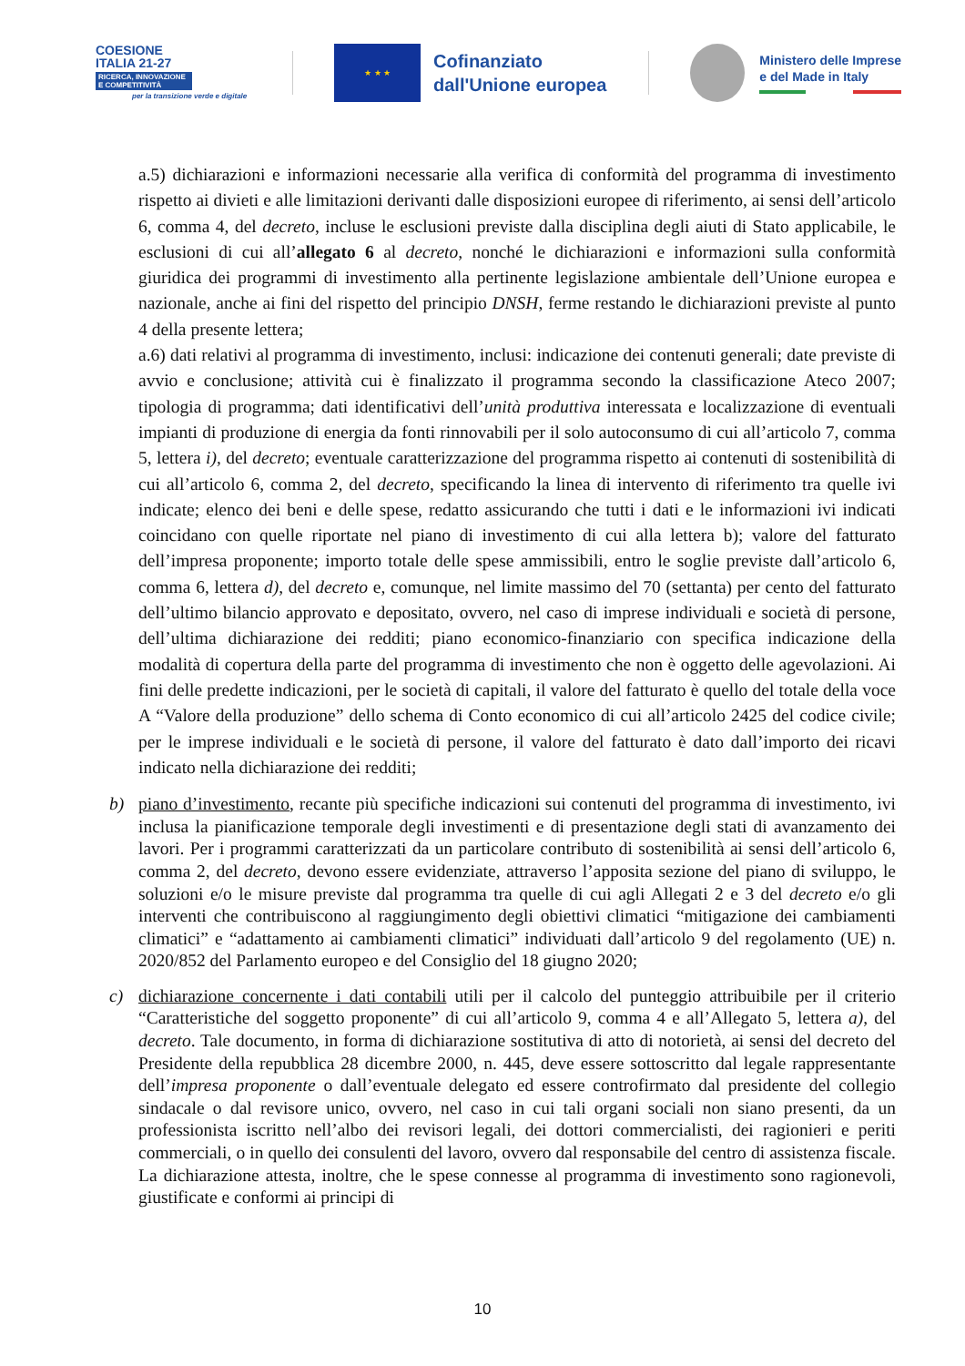COESIONE
ITALIA 21-27
RICERCA, INNOVAZIONE
E COMPETITIVITÀ
per la transizione verde e digitale
★ ★ ★
Cofinanziato
dall'Unione europea
Ministero delle Imprese
e del Made in Italy
a.5) dichiarazioni e informazioni necessarie alla verifica di conformità del programma di investimento rispetto ai divieti e alle limitazioni derivanti dalle disposizioni europee di riferimento, ai sensi dell’articolo 6, comma 4, del decreto, incluse le esclusioni previste dalla disciplina degli aiuti di Stato applicabile, le esclusioni di cui all’allegato 6 al decreto, nonché le dichiarazioni e informazioni sulla conformità giuridica dei programmi di investimento alla pertinente legislazione ambientale dell’Unione europea e nazionale, anche ai fini del rispetto del principio DNSH, ferme restando le dichiarazioni previste al punto 4 della presente lettera;
a.6) dati relativi al programma di investimento, inclusi: indicazione dei contenuti generali; date previste di avvio e conclusione; attività cui è finalizzato il programma secondo la classificazione Ateco 2007; tipologia di programma; dati identificativi dell’unità produttiva interessata e localizzazione di eventuali impianti di produzione di energia da fonti rinnovabili per il solo autoconsumo di cui all’articolo 7, comma 5, lettera i), del decreto; eventuale caratterizzazione del programma rispetto ai contenuti di sostenibilità di cui all’articolo 6, comma 2, del decreto, specificando la linea di intervento di riferimento tra quelle ivi indicate; elenco dei beni e delle spese, redatto assicurando che tutti i dati e le informazioni ivi indicati coincidano con quelle riportate nel piano di investimento di cui alla lettera b); valore del fatturato dell’impresa proponente; importo totale delle spese ammissibili, entro le soglie previste dall’articolo 6, comma 6, lettera d), del decreto e, comunque, nel limite massimo del 70 (settanta) per cento del fatturato dell’ultimo bilancio approvato e depositato, ovvero, nel caso di imprese individuali e società di persone, dell’ultima dichiarazione dei redditi; piano economico-finanziario con specifica indicazione della modalità di copertura della parte del programma di investimento che non è oggetto delle agevolazioni. Ai fini delle predette indicazioni, per le società di capitali, il valore del fatturato è quello del totale della voce A “Valore della produzione” dello schema di Conto economico di cui all’articolo 2425 del codice civile; per le imprese individuali e le società di persone, il valore del fatturato è dato dall’importo dei ricavi indicato nella dichiarazione dei redditi;
b) piano d’investimento, recante più specifiche indicazioni sui contenuti del programma di investimento, ivi inclusa la pianificazione temporale degli investimenti e di presentazione degli stati di avanzamento dei lavori. Per i programmi caratterizzati da un particolare contributo di sostenibilità ai sensi dell’articolo 6, comma 2, del decreto, devono essere evidenziate, attraverso l’apposita sezione del piano di sviluppo, le soluzioni e/o le misure previste dal programma tra quelle di cui agli Allegati 2 e 3 del decreto e/o gli interventi che contribuiscono al raggiungimento degli obiettivi climatici “mitigazione dei cambiamenti climatici” e “adattamento ai cambiamenti climatici” individuati dall’articolo 9 del regolamento (UE) n. 2020/852 del Parlamento europeo e del Consiglio del 18 giugno 2020;
c) dichiarazione concernente i dati contabili utili per il calcolo del punteggio attribuibile per il criterio “Caratteristiche del soggetto proponente” di cui all’articolo 9, comma 4 e all’Allegato 5, lettera a), del decreto. Tale documento, in forma di dichiarazione sostitutiva di atto di notorietà, ai sensi del decreto del Presidente della repubblica 28 dicembre 2000, n. 445, deve essere sottoscritto dal legale rappresentante dell’impresa proponente o dall’eventuale delegato ed essere controfirmato dal presidente del collegio sindacale o dal revisore unico, ovvero, nel caso in cui tali organi sociali non siano presenti, da un professionista iscritto nell’albo dei revisori legali, dei dottori commercialisti, dei ragionieri e periti commerciali, o in quello dei consulenti del lavoro, ovvero dal responsabile del centro di assistenza fiscale. La dichiarazione attesta, inoltre, che le spese connesse al programma di investimento sono ragionevoli, giustificate e conformi ai principi di
10